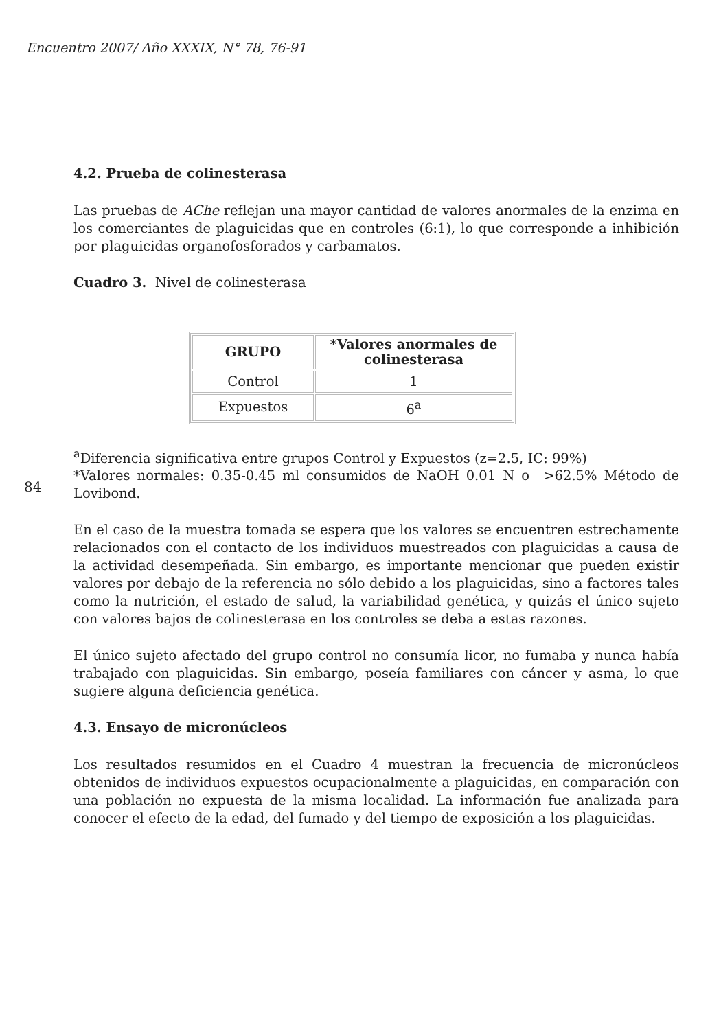Encuentro 2007/ Año XXXIX, N° 78, 76-91
4.2. Prueba de colinesterasa
Las pruebas de AChe reflejan una mayor cantidad de valores anormales de la enzima en los comerciantes de plaguicidas que en controles (6:1), lo que corresponde a inhibición por plaguicidas organofosforados y carbamatos.
Cuadro 3. Nivel de colinesterasa
| GRUPO | *Valores anormales de colinesterasa |
| --- | --- |
| Control | 1 |
| Expuestos | 6<sup>a</sup> |
<sup>a</sup> Diferencia significativa entre grupos Control y Expuestos (z=2.5, IC: 99%)
84
*Valores normales: 0.35-0.45 ml consumidos de NaOH 0.01 N o >62.5% Método de Lovibond.
En el caso de la muestra tomada se espera que los valores se encuentren estrechamente relacionados con el contacto de los individuos muestreados con plaguicidas a causa de la actividad desempeñada. Sin embargo, es importante mencionar que pueden existir valores por debajo de la referencia no sólo debido a los plaguicidas, sino a factores tales como la nutrición, el estado de salud, la variabilidad genética, y quizás el único sujeto con valores bajos de colinesterasa en los controles se deba a estas razones.
El único sujeto afectado del grupo control no consumía licor, no fumaba y nunca había trabajado con plaguicidas. Sin embargo, poseía familiares con cáncer y asma, lo que sugiere alguna deficiencia genética.
4.3. Ensayo de micronúcleos
Los resultados resumidos en el Cuadro 4 muestran la frecuencia de micronúcleos obtenidos de individuos expuestos ocupacionalmente a plaguicidas, en comparación con una población no expuesta de la misma localidad. La información fue analizada para conocer el efecto de la edad, del fumado y del tiempo de exposición a los plaguicidas.